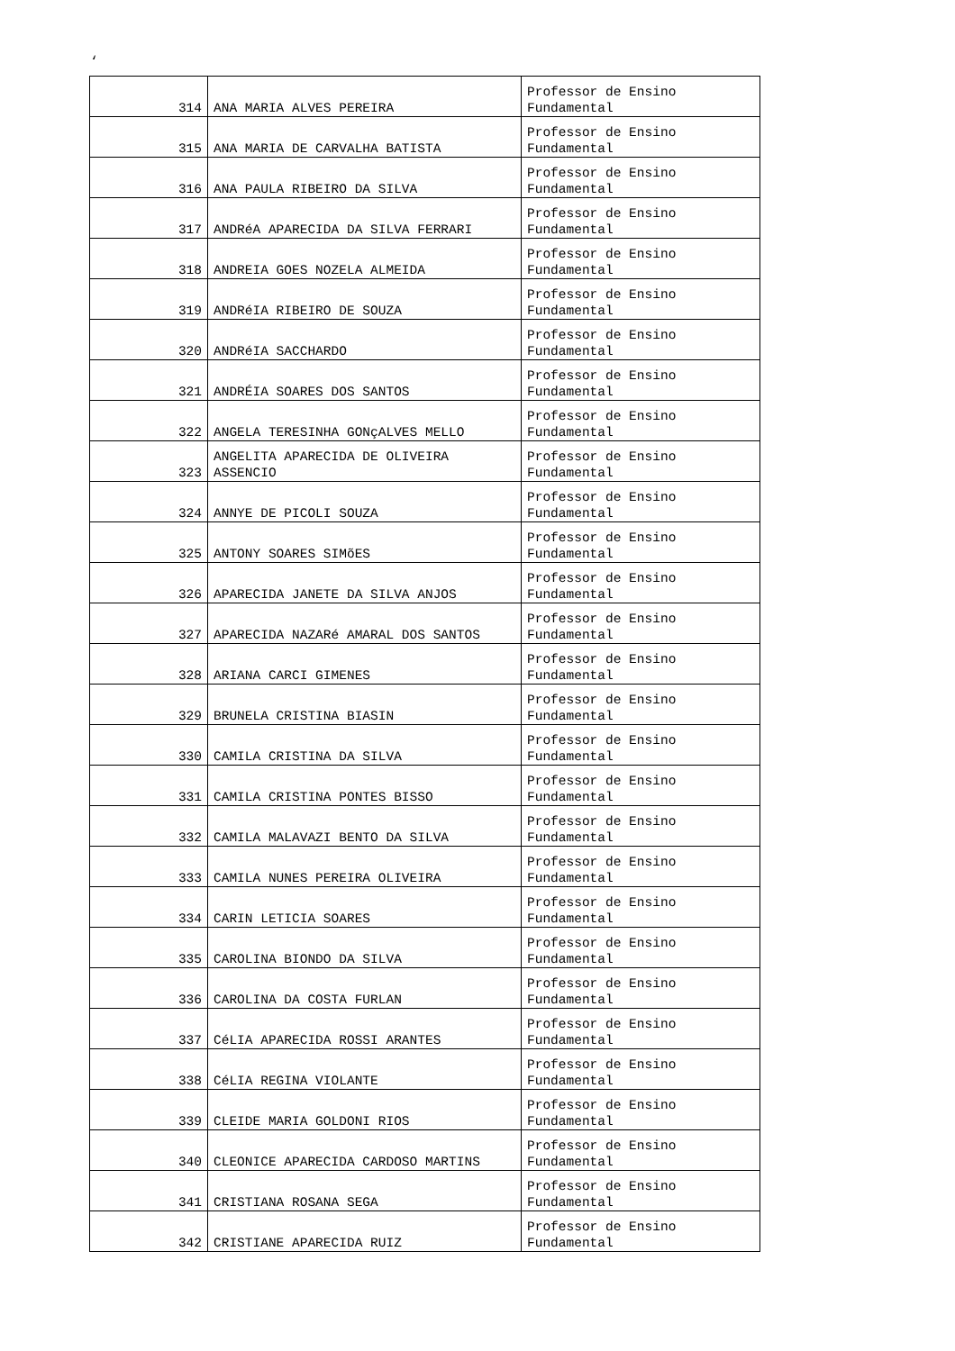‘
| 314 | ANA MARIA ALVES PEREIRA | Professor de Ensino Fundamental |
| 315 | ANA MARIA DE CARVALHA BATISTA | Professor de Ensino Fundamental |
| 316 | ANA PAULA RIBEIRO DA SILVA | Professor de Ensino Fundamental |
| 317 | ANDRéA APARECIDA DA SILVA FERRARI | Professor de Ensino Fundamental |
| 318 | ANDREIA GOES NOZELA ALMEIDA | Professor de Ensino Fundamental |
| 319 | ANDRéIA RIBEIRO DE SOUZA | Professor de Ensino Fundamental |
| 320 | ANDRéIA SACCHARDO | Professor de Ensino Fundamental |
| 321 | ANDRÉIA SOARES DOS SANTOS | Professor de Ensino Fundamental |
| 322 | ANGELA TERESINHA GONçALVES MELLO | Professor de Ensino Fundamental |
| 323 | ANGELITA APARECIDA DE OLIVEIRA ASSENCIO | Professor de Ensino Fundamental |
| 324 | ANNYE DE PICOLI SOUZA | Professor de Ensino Fundamental |
| 325 | ANTONY SOARES SIMõES | Professor de Ensino Fundamental |
| 326 | APARECIDA JANETE DA SILVA ANJOS | Professor de Ensino Fundamental |
| 327 | APARECIDA NAZARé AMARAL DOS SANTOS | Professor de Ensino Fundamental |
| 328 | ARIANA CARCI GIMENES | Professor de Ensino Fundamental |
| 329 | BRUNELA CRISTINA BIASIN | Professor de Ensino Fundamental |
| 330 | CAMILA CRISTINA DA SILVA | Professor de Ensino Fundamental |
| 331 | CAMILA CRISTINA PONTES BISSO | Professor de Ensino Fundamental |
| 332 | CAMILA MALAVAZI BENTO DA SILVA | Professor de Ensino Fundamental |
| 333 | CAMILA NUNES PEREIRA OLIVEIRA | Professor de Ensino Fundamental |
| 334 | CARIN LETICIA SOARES | Professor de Ensino Fundamental |
| 335 | CAROLINA BIONDO DA SILVA | Professor de Ensino Fundamental |
| 336 | CAROLINA DA COSTA FURLAN | Professor de Ensino Fundamental |
| 337 | CéLIA APARECIDA ROSSI ARANTES | Professor de Ensino Fundamental |
| 338 | CéLIA REGINA VIOLANTE | Professor de Ensino Fundamental |
| 339 | CLEIDE MARIA GOLDONI RIOS | Professor de Ensino Fundamental |
| 340 | CLEONICE APARECIDA CARDOSO MARTINS | Professor de Ensino Fundamental |
| 341 | CRISTIANA ROSANA SEGA | Professor de Ensino Fundamental |
| 342 | CRISTIANE APARECIDA RUIZ | Professor de Ensino Fundamental |